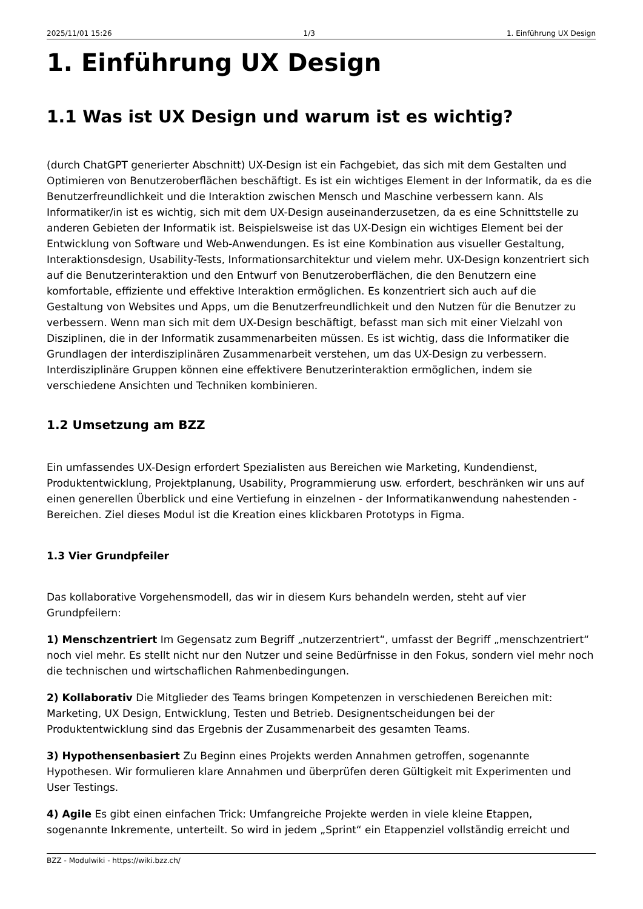2025/11/01 15:26 1/3 1. Einführung UX Design
1. Einführung UX Design
1.1 Was ist UX Design und warum ist es wichtig?
(durch ChatGPT generierter Abschnitt) UX-Design ist ein Fachgebiet, das sich mit dem Gestalten und Optimieren von Benutzeroberflächen beschäftigt. Es ist ein wichtiges Element in der Informatik, da es die Benutzerfreundlichkeit und die Interaktion zwischen Mensch und Maschine verbessern kann. Als Informatiker/in ist es wichtig, sich mit dem UX-Design auseinanderzusetzen, da es eine Schnittstelle zu anderen Gebieten der Informatik ist. Beispielsweise ist das UX-Design ein wichtiges Element bei der Entwicklung von Software und Web-Anwendungen. Es ist eine Kombination aus visueller Gestaltung, Interaktionsdesign, Usability-Tests, Informationsarchitektur und vielem mehr. UX-Design konzentriert sich auf die Benutzerinteraktion und den Entwurf von Benutzeroberflächen, die den Benutzern eine komfortable, effiziente und effektive Interaktion ermöglichen. Es konzentriert sich auch auf die Gestaltung von Websites und Apps, um die Benutzerfreundlichkeit und den Nutzen für die Benutzer zu verbessern. Wenn man sich mit dem UX-Design beschäftigt, befasst man sich mit einer Vielzahl von Disziplinen, die in der Informatik zusammenarbeiten müssen. Es ist wichtig, dass die Informatiker die Grundlagen der interdisziplinären Zusammenarbeit verstehen, um das UX-Design zu verbessern. Interdisziplinäre Gruppen können eine effektivere Benutzerinteraktion ermöglichen, indem sie verschiedene Ansichten und Techniken kombinieren.
1.2 Umsetzung am BZZ
Ein umfassendes UX-Design erfordert Spezialisten aus Bereichen wie Marketing, Kundendienst, Produktentwicklung, Projektplanung, Usability, Programmierung usw. erfordert, beschränken wir uns auf einen generellen Überblick und eine Vertiefung in einzelnen - der Informatikanwendung nahestenden - Bereichen. Ziel dieses Modul ist die Kreation eines klickbaren Prototyps in Figma.
1.3 Vier Grundpfeiler
Das kollaborative Vorgehensmodell, das wir in diesem Kurs behandeln werden, steht auf vier Grundpfeilern:
1) Menschzentriert Im Gegensatz zum Begriff „nutzerzentriert“, umfasst der Begriff „menschzentriert“ noch viel mehr. Es stellt nicht nur den Nutzer und seine Bedürfnisse in den Fokus, sondern viel mehr noch die technischen und wirtschaflichen Rahmenbedingungen.
2) Kollaborativ Die Mitglieder des Teams bringen Kompetenzen in verschiedenen Bereichen mit: Marketing, UX Design, Entwicklung, Testen und Betrieb. Designentscheidungen bei der Produktentwicklung sind das Ergebnis der Zusammenarbeit des gesamten Teams.
3) Hypothensenbasiert Zu Beginn eines Projekts werden Annahmen getroffen, sogenannte Hypothesen. Wir formulieren klare Annahmen und überprüfen deren Gültigkeit mit Experimenten und User Testings.
4) Agile Es gibt einen einfachen Trick: Umfangreiche Projekte werden in viele kleine Etappen, sogenannte Inkremente, unterteilt. So wird in jedem „Sprint“ ein Etappenziel vollständig erreicht und
BZZ - Modulwiki - https://wiki.bzz.ch/